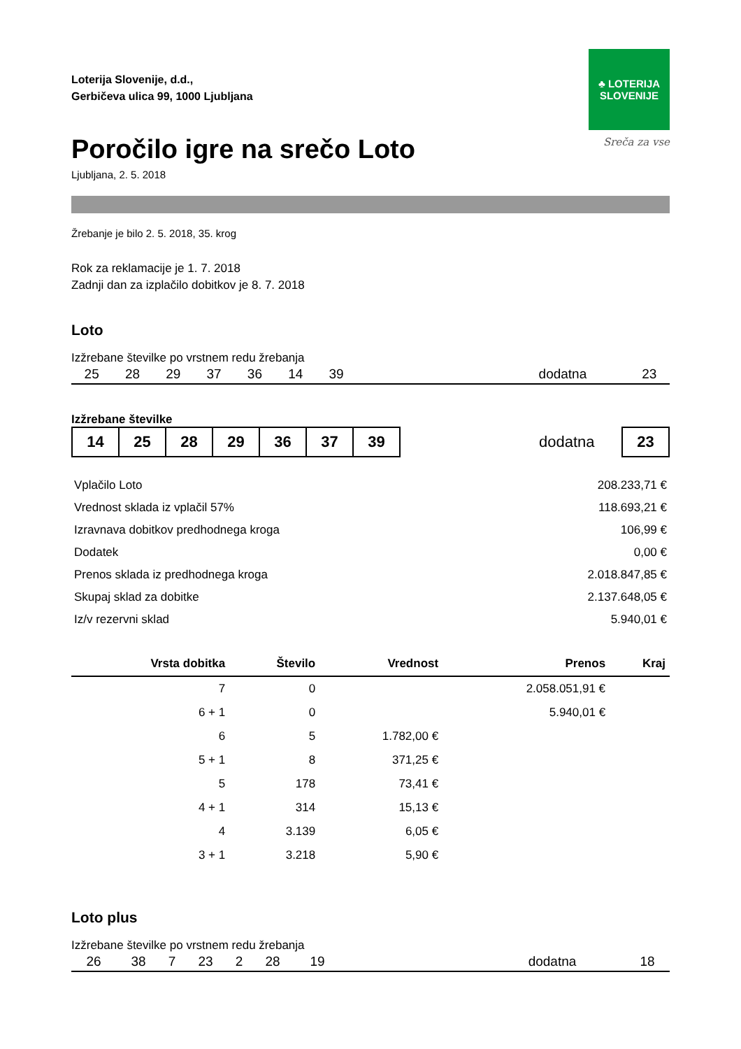Loterija Slovenije, d.d.,
Gerbičeva ulica 99, 1000 Ljubljana
♣ LOTERIJA
SLOVENIJE
Sreča za vse
Poročilo igre na srečo Loto
Ljubljana, 2. 5. 2018
Žrebanje je bilo 2. 5. 2018, 35. krog
Rok za reklamacije je 1. 7. 2018
Zadnji dan za izplačilo dobitkov je 8. 7. 2018
Loto
Izžrebane številke po vrstnem redu žrebanja
| 25 | 28 | 29 | 37 | 36 | 14 | 39 | | dodatna | 23 |
Izžrebane številke
| 14 | 25 | 28 | 29 | 36 | 37 | 39 | | dodatna | | 23 |
| Vplačilo Loto | 208.233,71 € |
| Vrednost sklada iz vplačil 57% | 118.693,21 € |
| Izravnava dobitkov predhodnega kroga | 106,99 € |
| Dodatek | 0,00 € |
| Prenos sklada iz predhodnega kroga | 2.018.847,85 € |
| Skupaj sklad za dobitke | 2.137.648,05 € |
| Iz/v rezervni sklad | 5.940,01 € |
| Vrsta dobitka | Število | Vrednost | Prenos | Kraj |
| --- | --- | --- | --- | --- |
| 7 | 0 | | 2.058.051,91 € | |
| 6 + 1 | 0 | | 5.940,01 € | |
| 6 | 5 | 1.782,00 € | | |
| 5 + 1 | 8 | 371,25 € | | |
| 5 | 178 | 73,41 € | | |
| 4 + 1 | 314 | 15,13 € | | |
| 4 | 3.139 | 6,05 € | | |
| 3 + 1 | 3.218 | 5,90 € | | |
Loto plus
Izžrebane številke po vrstnem redu žrebanja
| 26 | 38 | 7 | 23 | 2 | 28 | 19 | | dodatna | 18 |